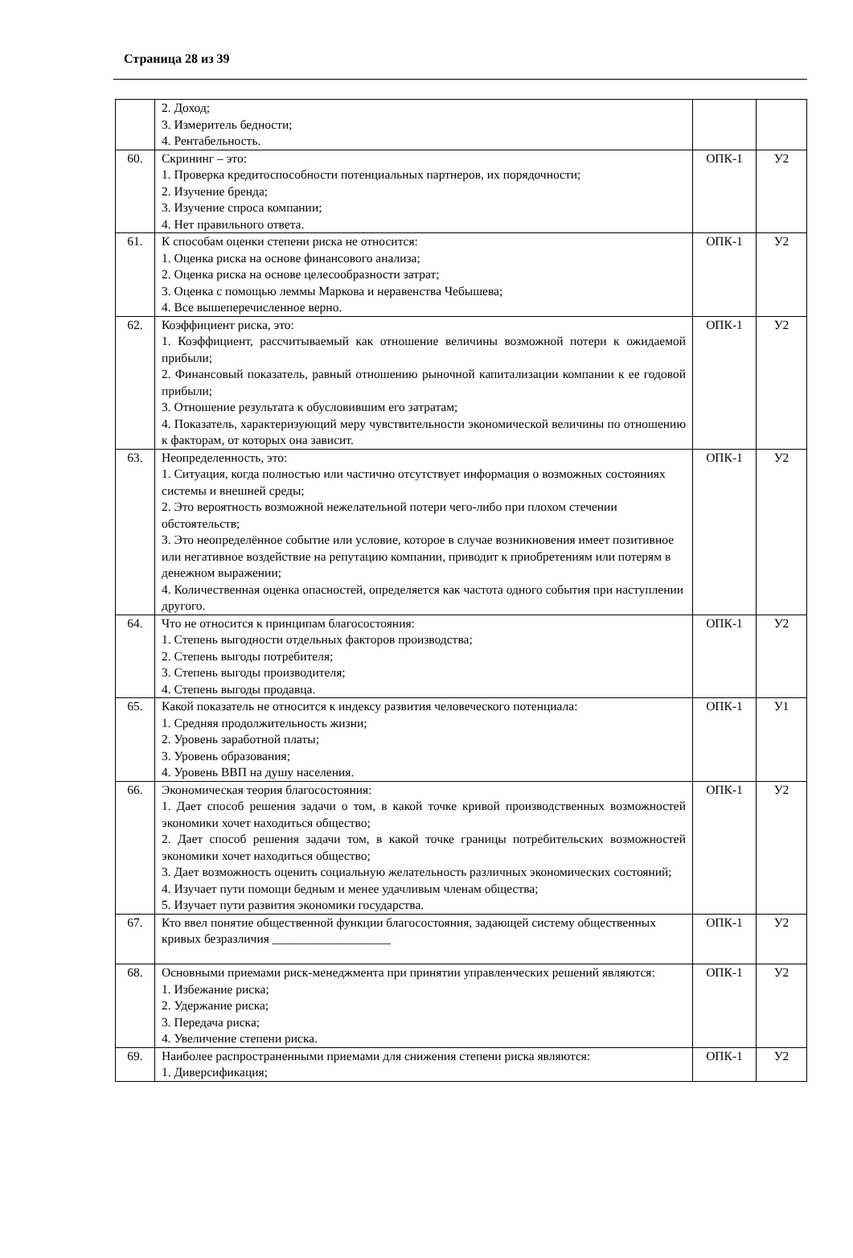Страница 28 из 39
| | 2. Доход; 3. Измеритель бедности; 4. Рентабельность. | | |
| 60. | Скрининг – это: 1. Проверка кредитоспособности потенциальных партнеров, их порядочности; 2. Изучение бренда; 3. Изучение спроса компании; 4. Нет правильного ответа. | ОПК-1 | У2 |
| 61. | К способам оценки степени риска не относится: 1. Оценка риска на основе финансового анализа; 2. Оценка риска на основе целесообразности затрат; 3. Оценка с помощью леммы Маркова и неравенства Чебышева; 4. Все вышеперечисленное верно. | ОПК-1 | У2 |
| 62. | Коэффициент риска, это: 1. Коэффициент, рассчитываемый как отношение величины возможной потери к ожидаемой прибыли; 2. Финансовый показатель, равный отношению рыночной капитализации компании к ее годовой прибыли; 3. Отношение результата к обусловившим его затратам; 4. Показатель, характеризующий меру чувствительности экономической величины по отношению к факторам, от которых она зависит. | ОПК-1 | У2 |
| 63. | Неопределенность, это: 1. Ситуация, когда полностью или частично отсутствует информация о возможных состояниях системы и внешней среды; 2. Это вероятность возможной нежелательной потери чего-либо при плохом стечении обстоятельств; 3. Это неопределённое событие или условие, которое в случае возникновения имеет позитивное или негативное воздействие на репутацию компании, приводит к приобретениям или потерям в денежном выражении; 4. Количественная оценка опасностей, определяется как частота одного события при наступлении другого. | ОПК-1 | У2 |
| 64. | Что не относится к принципам благосостояния: 1. Степень выгодности отдельных факторов производства; 2. Степень выгоды потребителя; 3. Степень выгоды производителя; 4. Степень выгоды продавца. | ОПК-1 | У2 |
| 65. | Какой показатель не относится к индексу развития человеческого потенциала: 1. Средняя продолжительность жизни; 2. Уровень заработной платы; 3. Уровень образования; 4. Уровень ВВП на душу населения. | ОПК-1 | У1 |
| 66. | Экономическая теория благосостояния: 1. Дает способ решения задачи о том, в какой точке кривой производственных возможностей экономики хочет находиться общество; 2. Дает способ решения задачи том, в какой точке границы потребительских возможностей экономики хочет находиться общество; 3. Дает возможность оценить социальную желательность различных экономических состояний; 4. Изучает пути помощи бедным и менее удачливым членам общества; 5. Изучает пути развития экономики государства. | ОПК-1 | У2 |
| 67. | Кто ввел понятие общественной функции благосостояния, задающей систему общественных кривых безразличия ___________________ | ОПК-1 | У2 |
| 68. | Основными приемами риск-менеджмента при принятии управленческих решений являются: 1. Избежание риска; 2. Удержание риска; 3. Передача риска; 4. Увеличение степени риска. | ОПК-1 | У2 |
| 69. | Наиболее распространенными приемами для снижения степени риска являются: 1. Диверсификация; | ОПК-1 | У2 |